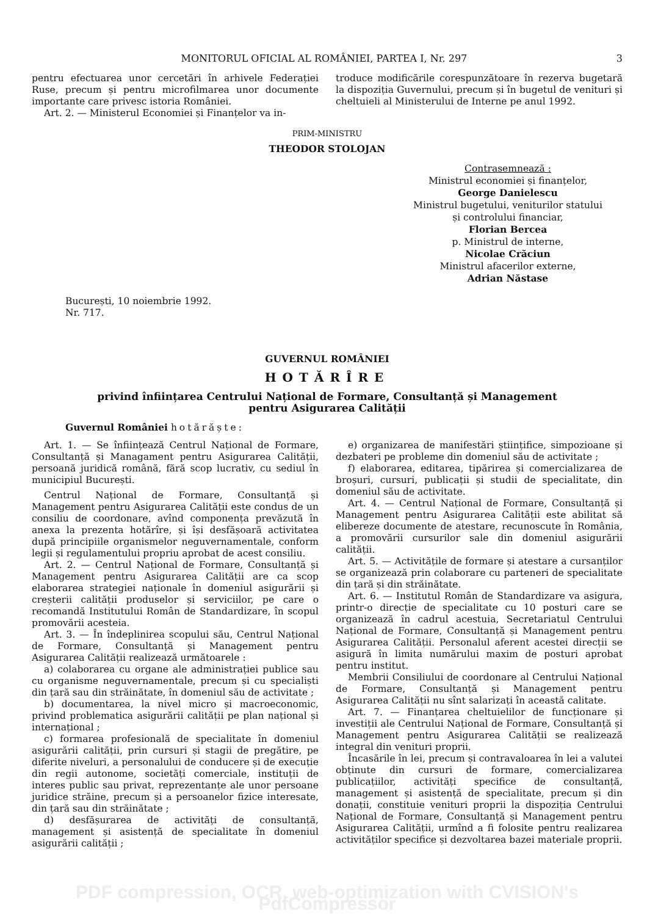MONITORUL OFICIAL AL ROMÂNIEI, PARTEA I, Nr. 297 3
pentru efectuarea unor cercetări în arhivele Federației Ruse, precum și pentru microfilmarea unor documente importante care privesc istoria României.
Art. 2. — Ministerul Economiei și Finanțelor va in-
troduce modificările corespunzătoare în rezerva bugetară la dispoziția Guvernului, precum și în bugetul de venituri și cheltuieli al Ministerului de Interne pe anul 1992.
PRIM-MINISTRU
THEODOR STOLOJAN
Contrasemnează :
Ministrul economiei și finanțelor,
George Danielescu
Ministrul bugetului, veniturilor statului
și controlului financiar,
Florian Bercea
p. Ministrul de interne,
Nicolae Crăciun
Ministrul afacerilor externe,
Adrian Năstase
București, 10 noiembrie 1992.
Nr. 717.
GUVERNUL ROMÂNIEI
HOTĂRÎRE
privind înființarea Centrului Național de Formare, Consultanță și Management
pentru Asigurarea Calității
Guvernul României hotărăște:
Art. 1. — Se înființează Centrul Național de Formare, Consultanță și Managament pentru Asigurarea Calității, persoană juridică română, fără scop lucrativ, cu sediul în municipiul București.
Centrul Național de Formare, Consultanță și Management pentru Asigurarea Calității este condus de un consiliu de coordonare, avînd componența prevăzută în anexa la prezenta hotărîre, și își desfășoară activitatea după principiile organismelor neguvernamentale, conform legii și regulamentului propriu aprobat de acest consiliu.
Art. 2. — Centrul Național de Formare, Consultanță și Management pentru Asigurarea Calității are ca scop elaborarea strategiei naționale în domeniul asigurării și creșterii calității produselor și serviciilor, pe care o recomandă Institutului Român de Standardizare, în scopul promovării acesteia.
Art. 3. — În îndeplinirea scopului său, Centrul Național de Formare, Consultanță și Management pentru Asigurarea Calității realizează următoarele :
a) colaborarea cu organe ale administrației publice sau cu organisme neguvernamentale, precum și cu specialiști din țară sau din străinătate, în domeniul său de activitate ;
b) documentarea, la nivel micro și macroeconomic, privind problematica asigurării calității pe plan național și internațional ;
c) formarea profesională de specialitate în domeniul asigurării calității, prin cursuri și stagii de pregătire, pe diferite niveluri, a personalului de conducere și de execuție din regii autonome, societăți comerciale, instituții de interes public sau privat, reprezentanțe ale unor persoane juridice străine, precum și a persoanelor fizice interesate, din țară sau din străinătate ;
d) desfășurarea de activități de consultanță, management și asistență de specialitate în domeniul asigurării calității ;
e) organizarea de manifestări științifice, simpozioane și dezbateri pe probleme din domeniul său de activitate ;
f) elaborarea, editarea, tipărirea și comercializarea de broșuri, cursuri, publicații și studii de specialitate, din domeniul său de activitate.
Art. 4. — Centrul Național de Formare, Consultanță și Management pentru Asigurarea Calității este abilitat să elibereze documente de atestare, recunoscute în România, a promovării cursurilor sale din domeniul asigurării calității.
Art. 5. — Activitățile de formare și atestare a cursanților se organizează prin colaborare cu parteneri de specialitate din țară și din străinătate.
Art. 6. — Institutul Român de Standardizare va asigura, printr-o direcție de specialitate cu 10 posturi care se organizează în cadrul acestuia, Secretariatul Centrului Național de Formare, Consultanță și Management pentru Asigurarea Calității. Personalul aferent acestei direcții se asigură în limita numărului maxim de posturi aprobat pentru institut.
Membrii Consiliului de coordonare al Centrului Național de Formare, Consultanță și Management pentru Asigurarea Calității nu sînt salarizați în această calitate.
Art. 7. — Finanțarea cheltuielilor de funcționare și investiții ale Centrului Național de Formare, Consultanță și Management pentru Asigurarea Calității se realizează integral din venituri proprii.
Încasările în lei, precum și contravaloarea în lei a valutei obținute din cursuri de formare, comercializarea publicațiilor, activități specifice de consultanță, management și asistență de specialitate, precum și din donații, constituie venituri proprii la dispoziția Centrului Național de Formare, Consultanță și Management pentru Asigurarea Calității, urmînd a fi folosite pentru realizarea activităților specifice și dezvoltarea bazei materiale proprii.
PDF compression, OCR, web-optimization with CVISION's PdfCompressor